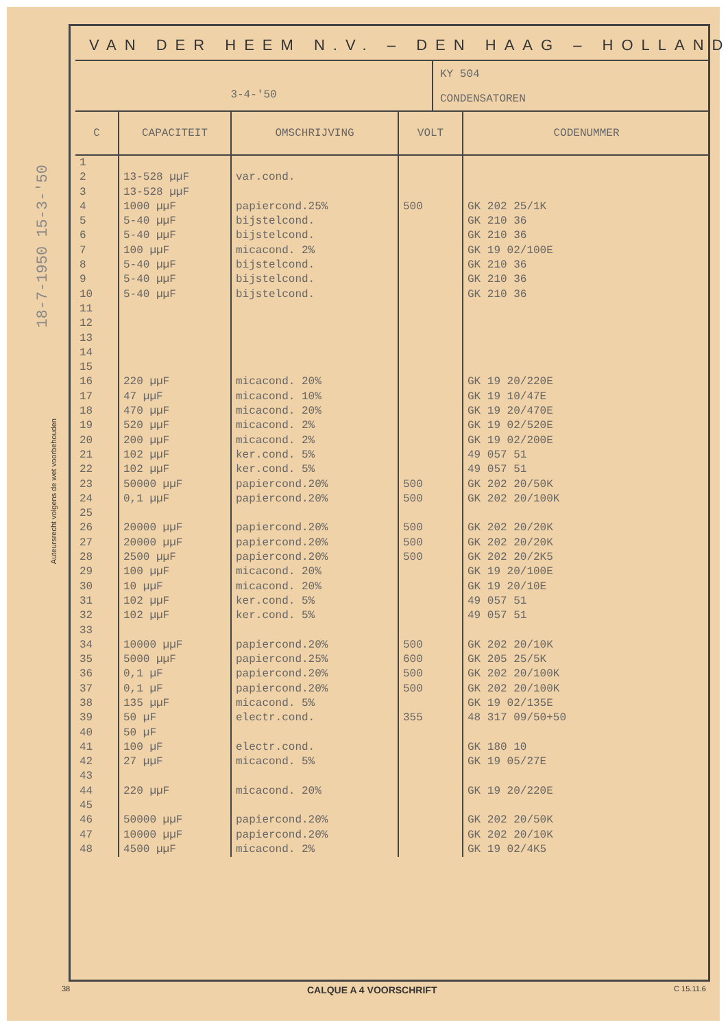18-7-1950 15-3-'50
Auteursrecht volgens de wet voorbehouden
VAN DER HEEM N.V. – DEN HAAG – HOLLAND
3-4-'50
KY 504
CONDENSATOREN
| C | CAPACITEIT | OMSCHRIJVING | VOLT | CODENUMMER |
| --- | --- | --- | --- | --- |
| 1 | | | | |
| 2 | 13-528 µµF | var.cond. | | |
| 3 | 13-528 µµF | | | |
| 4 | 1000 µµF | papiercond.25% | 500 | GK 202 25/1K |
| 5 | 5-40 µµF | bijstelcond. | | GK 210 36 |
| 6 | 5-40 µµF | bijstelcond. | | GK 210 36 |
| 7 | 100 µµF | micacond. 2% | | GK 19 02/100E |
| 8 | 5-40 µµF | bijstelcond. | | GK 210 36 |
| 9 | 5-40 µµF | bijstelcond. | | GK 210 36 |
| 10 | 5-40 µµF | bijstelcond. | | GK 210 36 |
| 11 | | | | |
| 12 | | | | |
| 13 | | | | |
| 14 | | | | |
| 15 | | | | |
| 16 | 220 µµF | micacond. 20% | | GK 19 20/220E |
| 17 | 47 µµF | micacond. 10% | | GK 19 10/47E |
| 18 | 470 µµF | micacond. 20% | | GK 19 20/470E |
| 19 | 520 µµF | micacond. 2% | | GK 19 02/520E |
| 20 | 200 µµF | micacond. 2% | | GK 19 02/200E |
| 21 | 102 µµF | ker.cond. 5% | | 49 057 51 |
| 22 | 102 µµF | ker.cond. 5% | | 49 057 51 |
| 23 | 50000 µµF | papiercond.20% | 500 | GK 202 20/50K |
| 24 | 0,1 µµF | papiercond.20% | 500 | GK 202 20/100K |
| 25 | | | | |
| 26 | 20000 µµF | papiercond.20% | 500 | GK 202 20/20K |
| 27 | 20000 µµF | papiercond.20% | 500 | GK 202 20/20K |
| 28 | 2500 µµF | papiercond.20% | 500 | GK 202 20/2K5 |
| 29 | 100 µµF | micacond. 20% | | GK 19 20/100E |
| 30 | 10 µµF | micacond. 20% | | GK 19 20/10E |
| 31 | 102 µµF | ker.cond. 5% | | 49 057 51 |
| 32 | 102 µµF | ker.cond. 5% | | 49 057 51 |
| 33 | | | | |
| 34 | 10000 µµF | papiercond.20% | 500 | GK 202 20/10K |
| 35 | 5000 µµF | papiercond.25% | 600 | GK 205 25/5K |
| 36 | 0,1 µF | papiercond.20% | 500 | GK 202 20/100K |
| 37 | 0,1 µF | papiercond.20% | 500 | GK 202 20/100K |
| 38 | 135 µµF | micacond. 5% | | GK 19 02/135E |
| 39 | 50 µF | electr.cond. | 355 | 48 317 09/50+50 |
| 40 | 50 µF | | | |
| 41 | 100 µF | electr.cond. | | GK 180 10 |
| 42 | 27 µµF | micacond. 5% | | GK 19 05/27E |
| 43 | | | | |
| 44 | 220 µµF | micacond. 20% | | GK 19 20/220E |
| 45 | | | | |
| 46 | 50000 µµF | papiercond.20% | | GK 202 20/50K |
| 47 | 10000 µµF | papiercond.20% | | GK 202 20/10K |
| 48 | 4500 µµF | micacond. 2% | | GK 19 02/4K5 |
38 CALQUE A 4 VOORSCHRIFT C 15.11.6